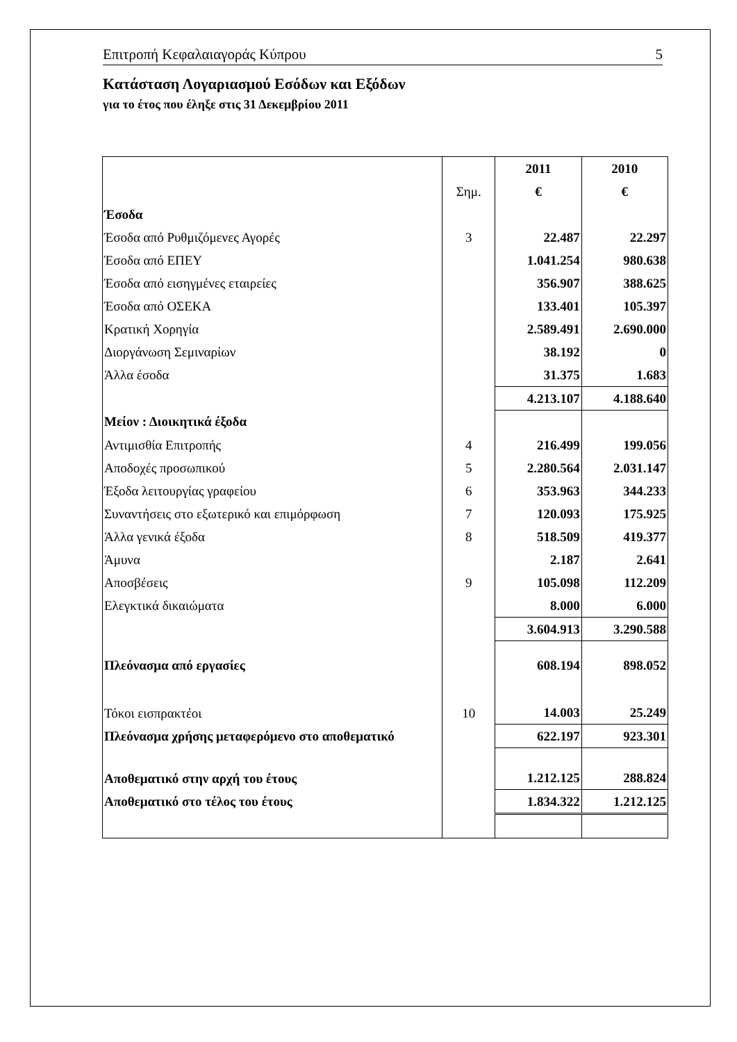Επιτροπή Κεφαλαιαγοράς Κύπρου 5
Κατάσταση Λογαριασμού Εσόδων και Εξόδων
για το έτος που έληξε στις 31 Δεκεμβρίου 2011
| | | 2011 | 2010 |
| | Σημ. | € | € |
| Έσοδα | | | |
| Έσοδα από Ρυθμιζόμενες Αγορές | 3 | 22.487 | 22.297 |
| Έσοδα από ΕΠΕΥ | | 1.041.254 | 980.638 |
| Έσοδα από εισηγμένες εταιρείες | | 356.907 | 388.625 |
| Έσοδα από ΟΣΕΚΑ | | 133.401 | 105.397 |
| Κρατική Χορηγία | | 2.589.491 | 2.690.000 |
| Διοργάνωση Σεμιναρίων | | 38.192 | 0 |
| Άλλα έσοδα | | 31.375 | 1.683 |
| | | 4.213.107 | 4.188.640 |
| Μείον : Διοικητικά έξοδα | | | |
| Αντιμισθία Επιτροπής | 4 | 216.499 | 199.056 |
| Αποδοχές προσωπικού | 5 | 2.280.564 | 2.031.147 |
| Έξοδα λειτουργίας γραφείου | 6 | 353.963 | 344.233 |
| Συναντήσεις στο εξωτερικό και επιμόρφωση | 7 | 120.093 | 175.925 |
| Άλλα γενικά έξοδα | 8 | 518.509 | 419.377 |
| Άμυνα | | 2.187 | 2.641 |
| Αποσβέσεις | 9 | 105.098 | 112.209 |
| Ελεγκτικά δικαιώματα | | 8.000 | 6.000 |
| | | 3.604.913 | 3.290.588 |
| Πλεόνασμα από εργασίες | | 608.194 | 898.052 |
| Τόκοι εισπρακτέοι | 10 | 14.003 | 25.249 |
| Πλεόνασμα χρήσης μεταφερόμενο στο αποθεματικό | | 622.197 | 923.301 |
| Αποθεματικό στην αρχή του έτους | | 1.212.125 | 288.824 |
| Αποθεματικό στο τέλος του έτους | | 1.834.322 | 1.212.125 |